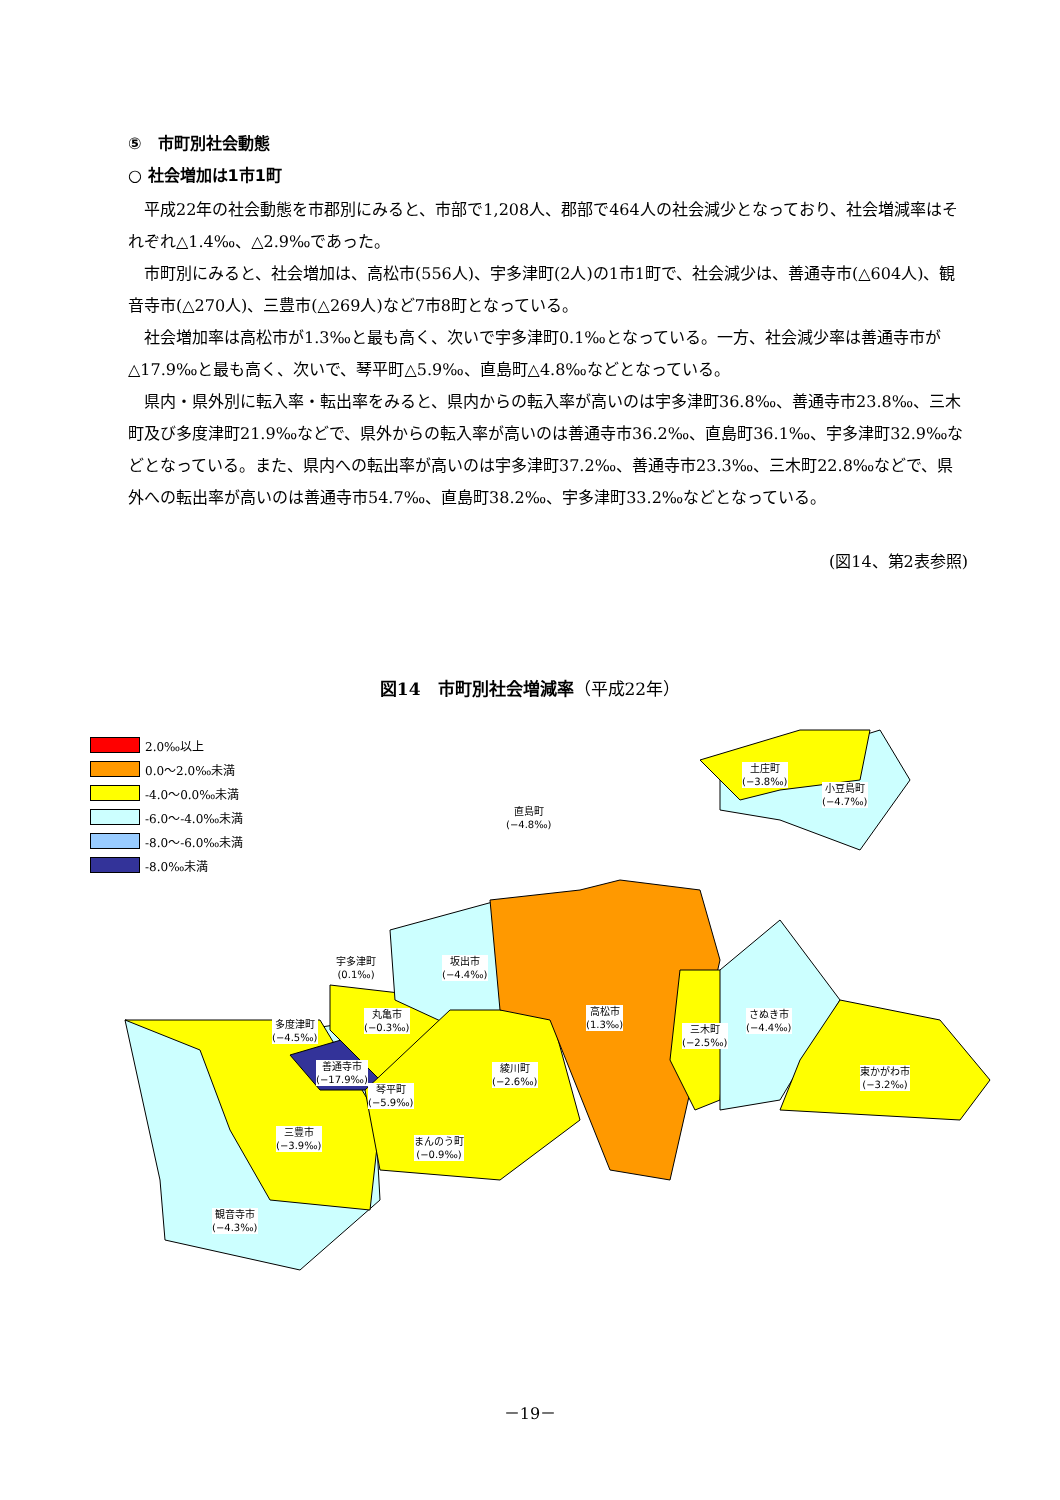⑤　市町別社会動態
○ 社会増加は1市1町
平成22年の社会動態を市郡別にみると、市部で1,208人、郡部で464人の社会減少となっており、社会増減率はそれぞれ△1.4‰、△2.9‰であった。
市町別にみると、社会増加は、高松市(556人)、宇多津町(2人)の1市1町で、社会減少は、善通寺市(△604人)、観音寺市(△270人)、三豊市(△269人)など7市8町となっている。
社会増加率は高松市が1.3‰と最も高く、次いで宇多津町0.1‰となっている。一方、社会減少率は善通寺市が△17.9‰と最も高く、次いで、琴平町△5.9‰、直島町△4.8‰などとなっている。
県内・県外別に転入率・転出率をみると、県内からの転入率が高いのは宇多津町36.8‰、善通寺市23.8‰、三木町及び多度津町21.9‰などで、県外からの転入率が高いのは善通寺市36.2‰、直島町36.1‰、宇多津町32.9‰などとなっている。また、県内への転出率が高いのは宇多津町37.2‰、善通寺市23.3‰、三木町22.8‰などで、県外への転出率が高いのは善通寺市54.7‰、直島町38.2‰、宇多津町33.2‰などとなっている。
(図14、第2表参照)
図14　市町別社会増減率（平成22年）
2.0‰以上
0.0～2.0‰未満
-4.0～0.0‰未満
-6.0～-4.0‰未満
-8.0～-6.0‰未満
-8.0‰未満
土庄町
(−3.8‰)
小豆島町
(−4.7‰)
直島町
(−4.8‰)
宇多津町
(0.1‰)
坂出市
(−4.4‰)
高松市
(1.3‰)
さぬき市
(−4.4‰)
丸亀市
(−0.3‰)
多度津町
(−4.5‰)
三木町
(−2.5‰)
善通寺市
(−17.9‰)
綾川町
(−2.6‰)
東かがわ市
(−3.2‰)
琴平町
(−5.9‰)
三豊市
(−3.9‰)
まんのう町
(−0.9‰)
観音寺市
(−4.3‰)
－19－